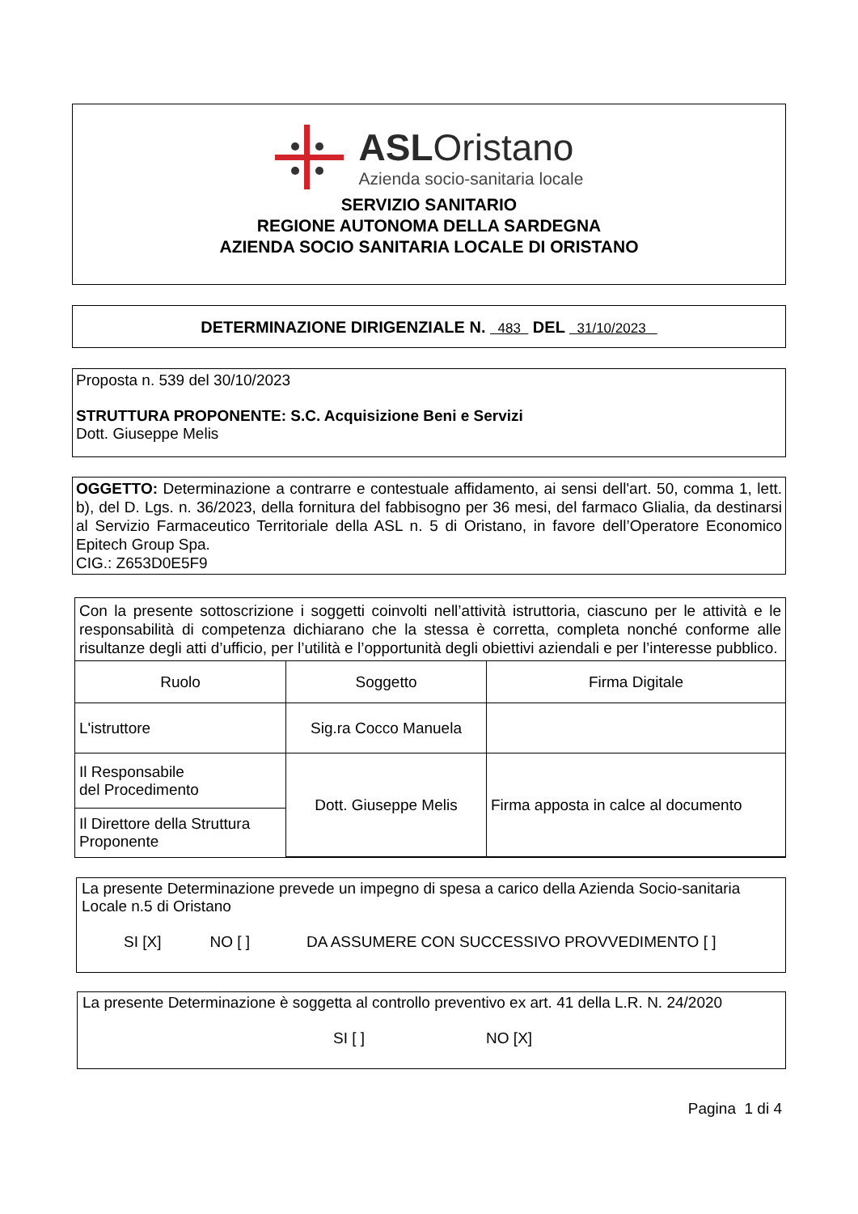ASLOristano
Azienda socio-sanitaria locale
SERVIZIO SANITARIO
REGIONE AUTONOMA DELLA SARDEGNA
AZIENDA SOCIO SANITARIA LOCALE DI ORISTANO
DETERMINAZIONE DIRIGENZIALE N. 483 DEL 31/10/2023
Proposta n. 539 del 30/10/2023
STRUTTURA PROPONENTE: S.C. Acquisizione Beni e Servizi
Dott. Giuseppe Melis
OGGETTO: Determinazione a contrarre e contestuale affidamento, ai sensi dell'art. 50, comma 1, lett. b), del D. Lgs. n. 36/2023, della fornitura del fabbisogno per 36 mesi, del farmaco Glialia, da destinarsi al Servizio Farmaceutico Territoriale della ASL n. 5 di Oristano, in favore dell’Operatore Economico Epitech Group Spa.
CIG.: Z653D0E5F9
| Con la presente sottoscrizione i soggetti coinvolti nell’attività istruttoria, ciascuno per le attività e le responsabilità di competenza dichiarano che la stessa è corretta, completa nonché conforme alle risultanze degli atti d’ufficio, per l’utilità e l’opportunità degli obiettivi aziendali e per l’interesse pubblico. | | |
| Ruolo | Soggetto | Firma Digitale |
| L'istruttore | Sig.ra Cocco Manuela | |
| Il Responsabile del Procedimento | Dott. Giuseppe Melis | Firma apposta in calce al documento |
| Il Direttore della Struttura Proponente | | |
La presente Determinazione prevede un impegno di spesa a carico della Azienda Socio-sanitaria Locale n.5 di Oristano
SI [X] NO [ ] DA ASSUMERE CON SUCCESSIVO PROVVEDIMENTO [ ]
La presente Determinazione è soggetta al controllo preventivo ex art. 41 della L.R. N. 24/2020
SI [ ] NO [X]
Pagina 1 di 4